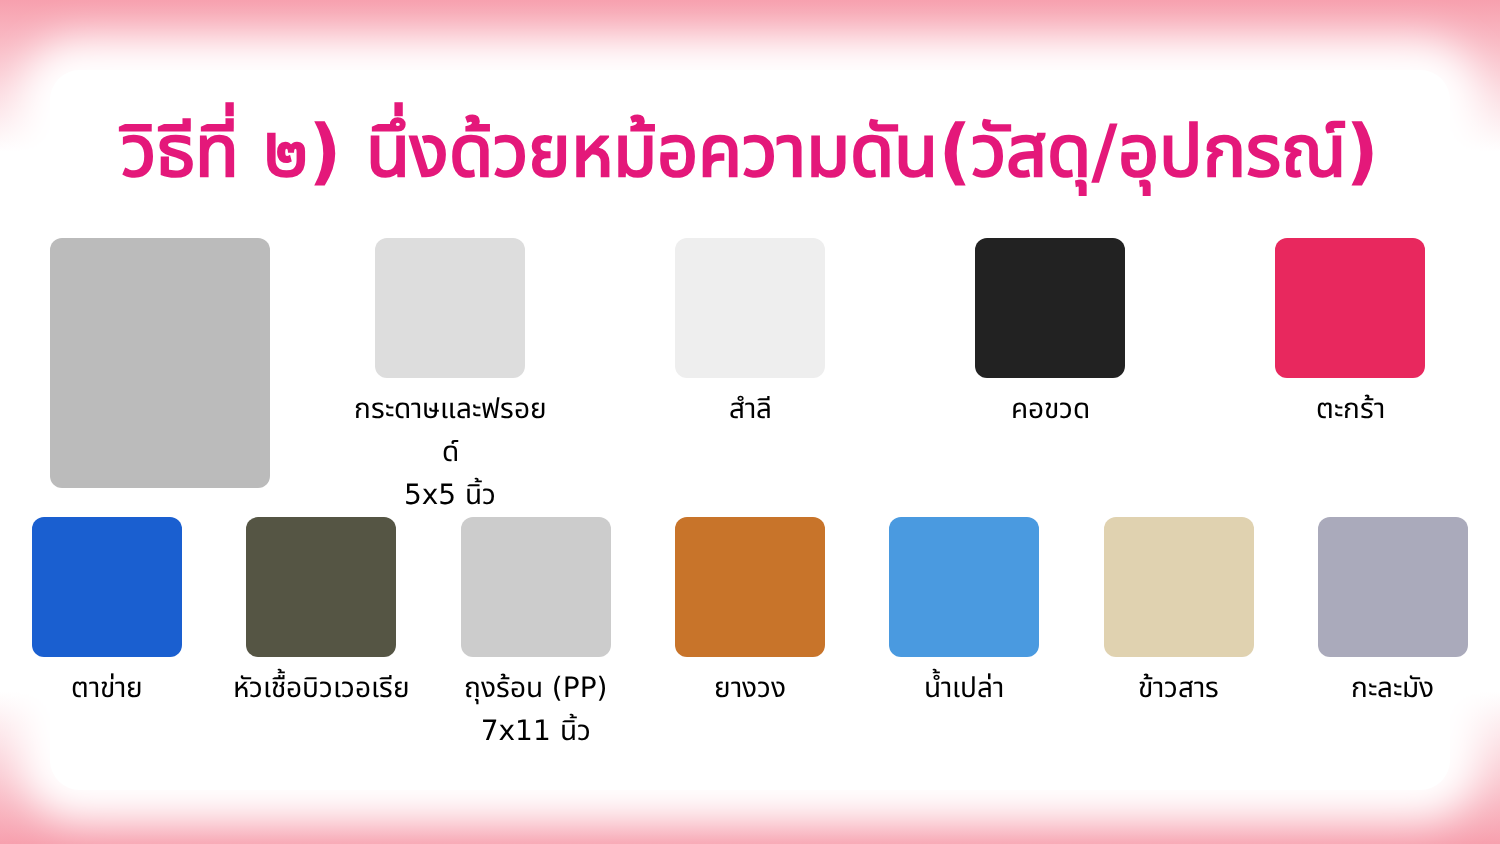วิธีที่ ๒) นึ่งด้วยหม้อความดัน(วัสดุ/อุปกรณ์)
กระดาษและฟรอยด์
5x5 นิ้ว
สำลี คอขวด ตะกร้า
ตาข่าย หัวเชื้อบิวเวอเรีย
ถุงร้อน (PP)
7x11 นิ้ว
ยางวง น้ำเปล่า ข้าวสาร กะละมัง